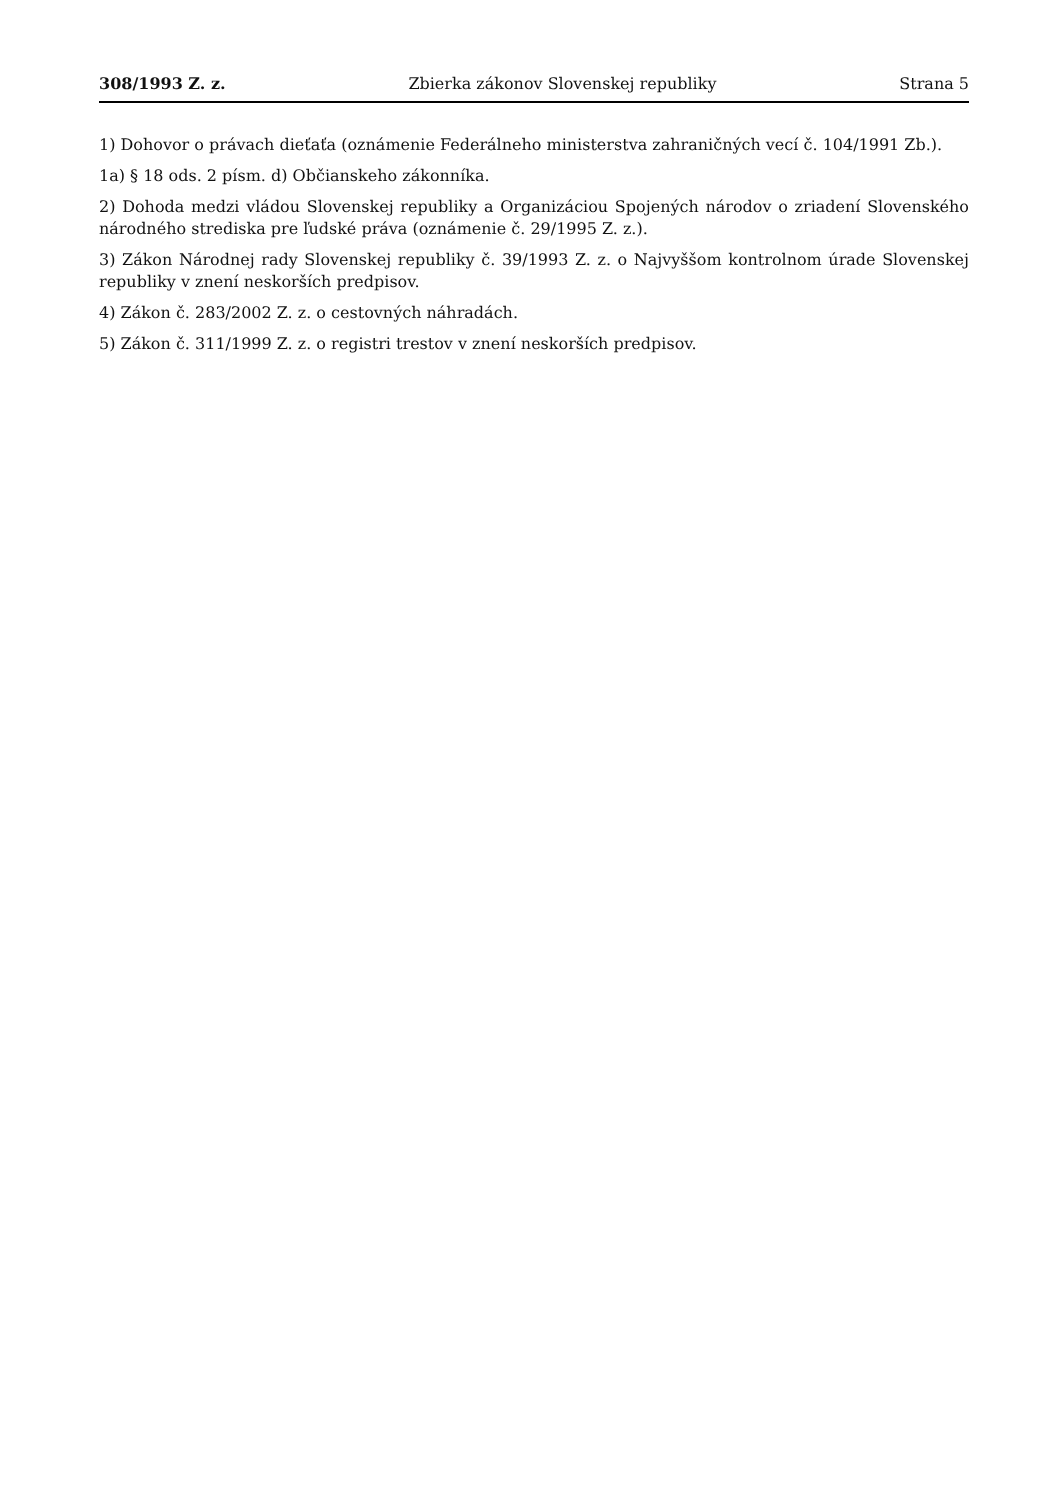308/1993 Z. z. Zbierka zákonov Slovenskej republiky Strana 5
1) Dohovor o právach dieťaťa (oznámenie Federálneho ministerstva zahraničných vecí č. 104/1991 Zb.).
1a) § 18 ods. 2 písm. d) Občianskeho zákonníka.
2) Dohoda medzi vládou Slovenskej republiky a Organizáciou Spojených národov o zriadení Slovenského národného strediska pre ľudské práva (oznámenie č. 29/1995 Z. z.).
3) Zákon Národnej rady Slovenskej republiky č. 39/1993 Z. z. o Najvyššom kontrolnom úrade Slovenskej republiky v znení neskorších predpisov.
4) Zákon č. 283/2002 Z. z. o cestovných náhradách.
5) Zákon č. 311/1999 Z. z. o registri trestov v znení neskorších predpisov.